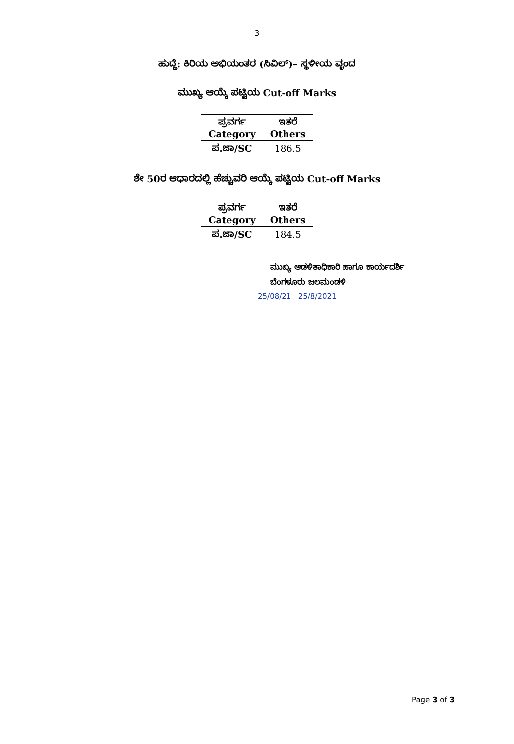3
ಹುದ್ದೆ: ಕಿರಿಯ ಅಭಿಯಂತರ (ಸಿವಿಲ್)– ಸ್ಥಳೀಯ ವೃಂದ
ಮುಖ್ಯ ಆಯ್ಕೆ ಪಟ್ಟಿಯ Cut-off Marks
| ಪ್ರವರ್ಗ Category | ಇತರೆ Others |
| --- | --- |
| ಪ.ಜಾ/SC | 186.5 |
ಶೇ 50ರ ಆಧಾರದಲ್ಲಿ ಹೆಚ್ಚುವರಿ ಆಯ್ಕೆ ಪಟ್ಟಿಯ Cut-off Marks
| ಪ್ರವರ್ಗ Category | ಇತರೆ Others |
| --- | --- |
| ಪ.ಜಾ/SC | 184.5 |
ಮುಖ್ಯ ಆಡಳಿತಾಧಿಕಾರಿ ಹಾಗೂ ಕಾರ್ಯದರ್ಶಿ
ಬೆಂಗಳೂರು ಜಲಮಂಡಳಿ
25/08/21 25/8/2021
Page 3 of 3